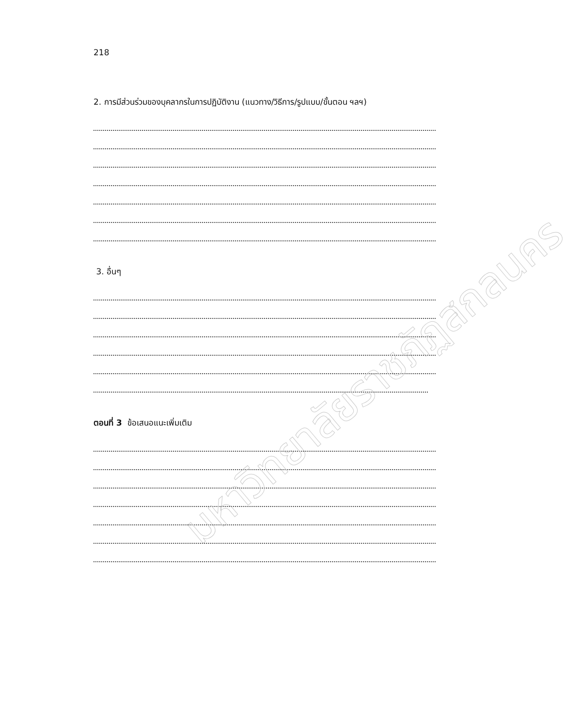218
2. การมีส่วนร่วมของบุคลากรในการปฏิบัติงาน (แนวทาง/วิธีการ/รูปแบบ/ขั้นตอน ฯลฯ)
3. อื่นๆ
ตอนที่ 3 ข้อเสนอแนะเพิ่มเติม
มหาวิทยาลัยราชภัฏสกลนคร